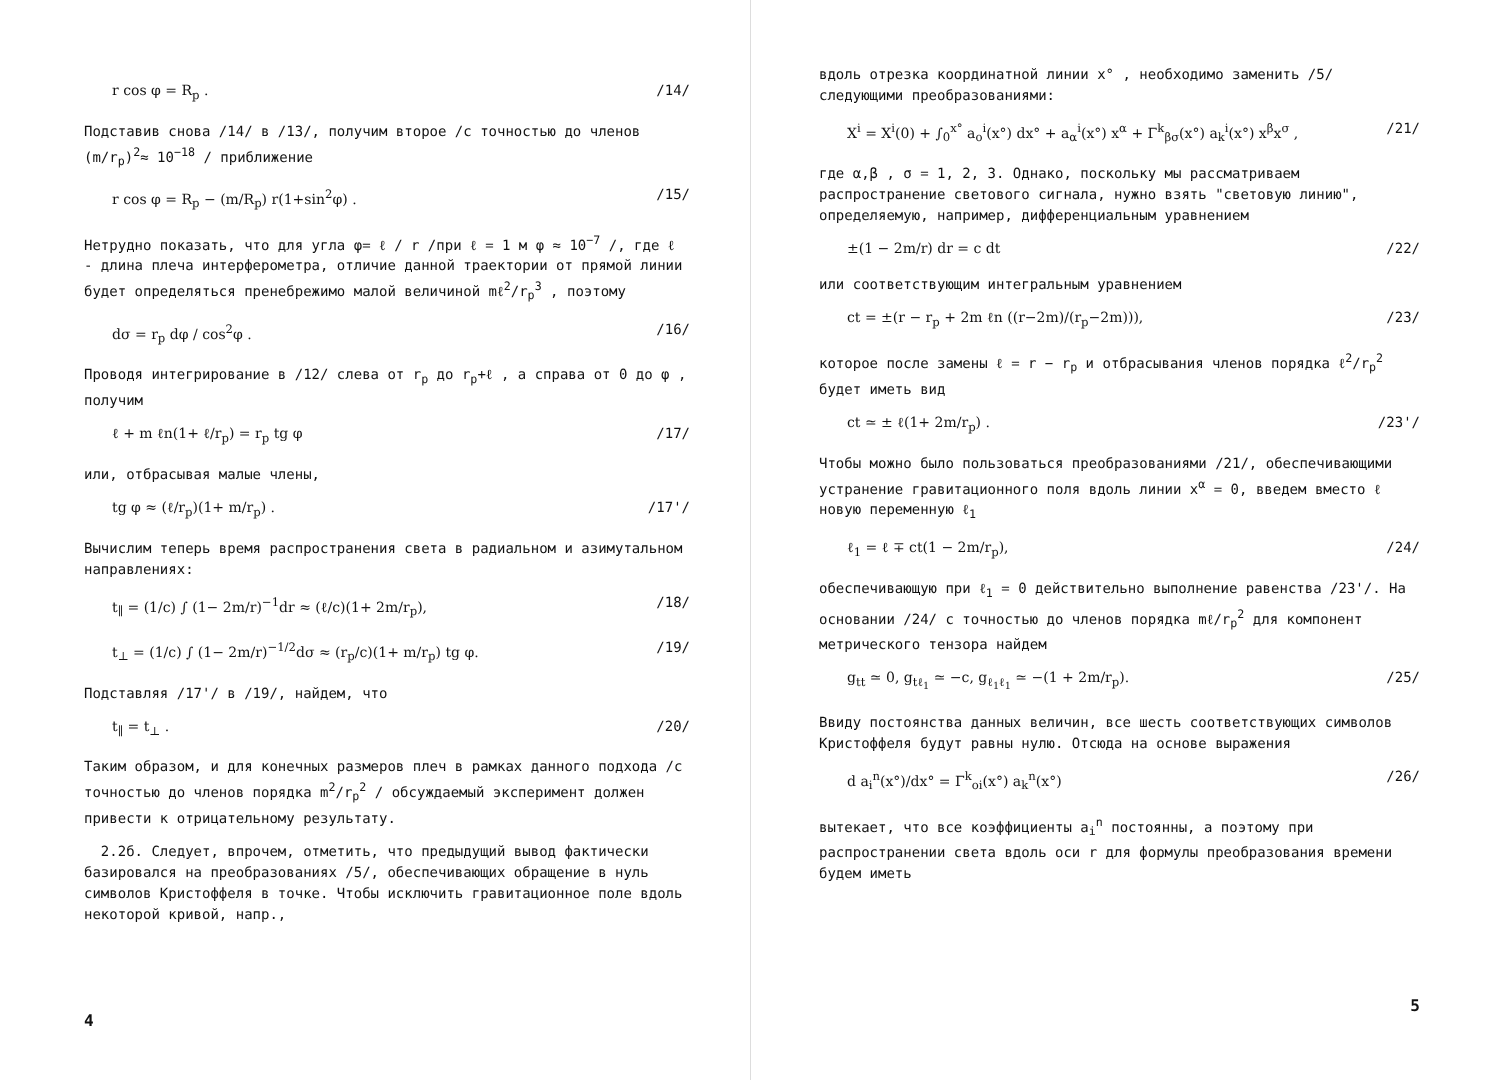r cos φ = R<sub>p</sub> . /14/
Подставив снова /14/ в /13/, получим второе /с точностью до членов (m/r<sub>p</sub>)<sup>2</sup>≈ 10<sup>−18</sup> / приближение
r cos φ = R<sub>p</sub> − (m/R<sub>p</sub>) r(1+sin<sup>2</sup>φ) . /15/
Нетрудно показать, что для угла φ= ℓ / r /при ℓ = 1 м φ ≈ 10<sup>−7</sup> /, где ℓ - длина плеча интерферометра, отличие данной траектории от прямой линии будет определяться пренебрежимо малой величиной mℓ<sup>2</sup>/r<sub>p</sub><sup>3</sup> , поэтому
dσ = r<sub>p</sub> dφ / cos<sup>2</sup>φ . /16/
Проводя интегрирование в /12/ слева от r<sub>p</sub> до r<sub>p</sub>+ℓ , а справа от 0 до φ , получим
ℓ + m ℓn(1+ ℓ/r<sub>p</sub>) = r<sub>p</sub> tg φ /17/
или, отбрасывая малые члены,
tg φ ≈ (ℓ/r<sub>p</sub>)(1+ m/r<sub>p</sub>) . /17'/
Вычислим теперь время распространения света в радиальном и азимутальном направлениях:
t<sub>∥</sub> = (1/c) ∫ (1− 2m/r)<sup>−1</sup>dr ≈ (ℓ/c)(1+ 2m/r<sub>p</sub>), /18/
t<sub>⊥</sub> = (1/c) ∫ (1− 2m/r)<sup>−1/2</sup>dσ ≈ (r<sub>p</sub>/c)(1+ m/r<sub>p</sub>) tg φ. /19/
Подставляя /17'/ в /19/, найдем, что
t<sub>∥</sub> = t<sub>⊥</sub> . /20/
Таким образом, и для конечных размеров плеч в рамках данного подхода /с точностью до членов порядка m<sup>2</sup>/r<sub>p</sub><sup>2</sup> / обсуждаемый эксперимент должен привести к отрицательному результату.
2.2б. Следует, впрочем, отметить, что предыдущий вывод фактически базировался на преобразованиях /5/, обеспечивающих обращение в нуль символов Кристоффеля в точке. Чтобы исключить гравитационное поле вдоль некоторой кривой, напр.,
4
вдоль отрезка координатной линии x° , необходимо заменить /5/ следующими преобразованиями:
X<sup>i</sup> = X<sup>i</sup>(0) + ∫<sub>0</sub><sup>x°</sup> a<sub>o</sub><sup>i</sup>(x°) dx° + a<sub>α</sub><sup>i</sup>(x°) x<sup>α</sup> + Γ<sup>k</sup><sub>βσ</sub>(x°) a<sub>k</sub><sup>i</sup>(x°) x<sup>β</sup>x<sup>σ</sup> , /21/
где α,β , σ = 1, 2, 3. Однако, поскольку мы рассматриваем распространение светового сигнала, нужно взять "световую линию", определяемую, например, дифференциальным уравнением
±(1 − 2m/r) dr = c dt /22/
или соответствующим интегральным уравнением
ct = ±(r − r<sub>p</sub> + 2m ℓn ((r−2m)/(r<sub>p</sub>−2m))), /23/
которое после замены ℓ = r − r<sub>p</sub> и отбрасывания членов порядка ℓ<sup>2</sup>/r<sub>p</sub><sup>2</sup> будет иметь вид
ct ≃ ± ℓ(1+ 2m/r<sub>p</sub>) . /23'/
Чтобы можно было пользоваться преобразованиями /21/, обеспечивающими устранение гравитационного поля вдоль линии x<sup>α</sup> = 0, введем вместо ℓ новую переменную ℓ<sub>1</sub>
ℓ<sub>1</sub> = ℓ ∓ ct(1 − 2m/r<sub>p</sub>), /24/
обеспечивающую при ℓ<sub>1</sub> = 0 действительно выполнение равенства /23'/. На основании /24/ с точностью до членов порядка mℓ/r<sub>p</sub><sup>2</sup> для компонент метрического тензора найдем
g<sub>tt</sub> ≃ 0, g<sub>tℓ<sub>1</sub></sub> ≃ −c, g<sub>ℓ<sub>1</sub>ℓ<sub>1</sub></sub> ≃ −(1 + 2m/r<sub>p</sub>). /25/
Ввиду постоянства данных величин, все шесть соответствующих символов Кристоффеля будут равны нулю. Отсюда на основе выражения
d a<sub>i</sub><sup>n</sup>(x°)/dx° = Γ<sup>k</sup><sub>oi</sub>(x°) a<sub>k</sub><sup>n</sup>(x°) /26/
вытекает, что все коэффициенты a<sub>i</sub><sup>n</sup> постоянны, а поэтому при распространении света вдоль оси r для формулы преобразования времени будем иметь
5